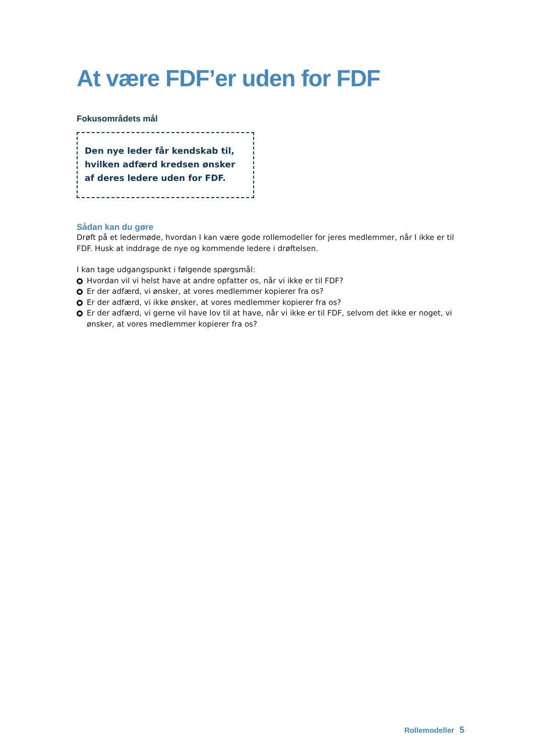At være FDF’er uden for FDF
Fokusområdets mål
Den nye leder får kendskab til, hvilken adfærd kredsen ønsker af deres ledere uden for FDF.
Sådan kan du gøre
Drøft på et ledermøde, hvordan I kan være gode rollemodeller for jeres medlemmer, når I ikke er til FDF. Husk at inddrage de nye og kommende ledere i drøftelsen.
I kan tage udgangspunkt i følgende spørgsmål:
Hvordan vil vi helst have at andre opfatter os, når vi ikke er til FDF?
Er der adfærd, vi ønsker, at vores medlemmer kopierer fra os?
Er der adfærd, vi ikke ønsker, at vores medlemmer kopierer fra os?
Er der adfærd, vi gerne vil have lov til at have, når vi ikke er til FDF, selvom det ikke er noget, vi ønsker, at vores medlemmer kopierer fra os?
Rollemodeller 5